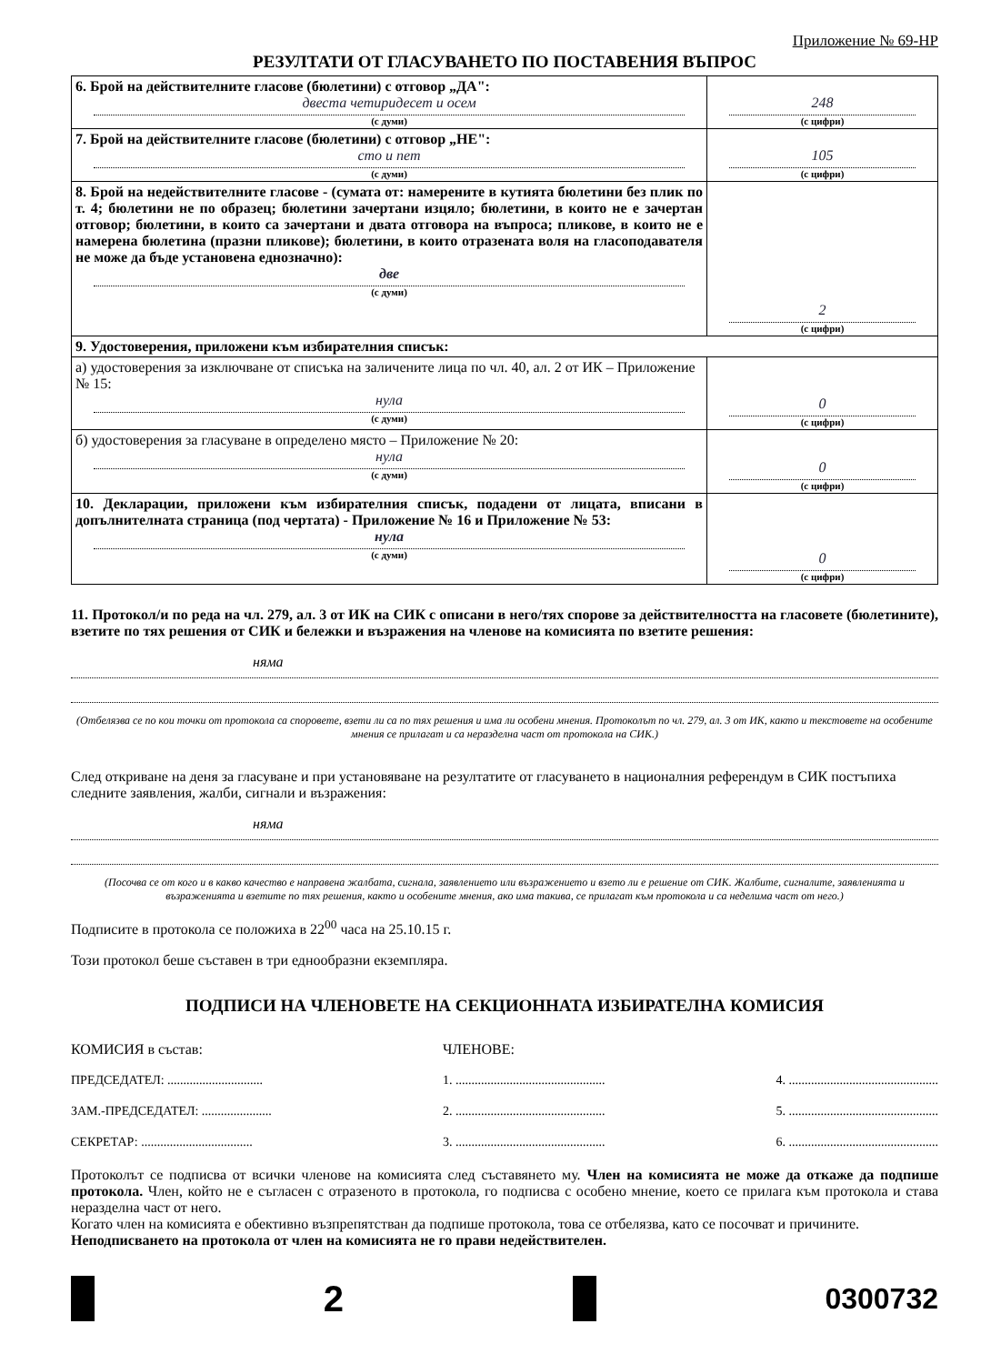Приложение № 69-НР
РЕЗУЛТАТИ ОТ ГЛАСУВАНЕТО ПО ПОСТАВЕНИЯ ВЪПРОС
| 6. Брой на действителните гласове (бюлетини) с отговор „ДА": двеста четиридесет и осем (с думи) | 248 (с цифри) |
| 7. Брой на действителните гласове (бюлетини) с отговор „НЕ": сто и пет (с думи) | 105 (с цифри) |
| 8. Брой на недействителните гласове - (сумата от: намерените в кутията бюлетини без плик по т. 4; бюлетини не по образец; бюлетини зачертани изцяло; бюлетини, в които не е зачертан отговор; бюлетини, в които са зачертани и двата отговора на въпроса; пликове, в които не е намерена бюлетина (празни пликове); бюлетини, в които отразената воля на гласоподавателя не може да бъде установена еднозначно): две (с думи) | 2 (с цифри) |
| 9. Удостоверения, приложени към избирателния списък: | |
| а) удостоверения за изключване от списъка на заличените лица по чл. 40, ал. 2 от ИК – Приложение № 15: нула (с думи) | 0 (с цифри) |
| б) удостоверения за гласуване в определено място – Приложение № 20: нула (с думи) | 0 (с цифри) |
| 10. Декларации, приложени към избирателния списък, подадени от лицата, вписани в допълнителната страница (под чертата) - Приложение № 16 и Приложение № 53: нула (с думи) | 0 (с цифри) |
11. Протокол/и по реда на чл. 279, ал. 3 от ИК на СИК с описани в него/тях спорове за действителността на гласовете (бюлетините), взетите по тях решения от СИК и бележки и възражения на членове на комисията по взетите решения:
няма
(Отбелязва се по кои точки от протокола са споровете, взети ли са по тях решения и има ли особени мнения. Протоколът по чл. 279, ал. 3 от ИК, както и текстовете на особените мнения се прилагат и са неразделна част от протокола на СИК.)
След откриване на деня за гласуване и при установяване на резултатите от гласуването в националния референдум в СИК постъпиха следните заявления, жалби, сигнали и възражения:
няма
(Посочва се от кого и в какво качество е направена жалбата, сигнала, заявлението или възражението и взето ли е решение от СИК. Жалбите, сигналите, заявленията и възраженията и взетите по тях решения, както и особените мнения, ако има такива, се прилагат към протокола и са неделима част от него.)
Подписите в протокола се положиха в 22<sup>00</sup> часа на 25.10.15 г.
Този протокол беше съставен в три еднообразни екземпляра.
ПОДПИСИ НА ЧЛЕНОВЕТЕ НА СЕКЦИОННАТА ИЗБИРАТЕЛНА КОМИСИЯ
КОМИСИЯ в състав:
ПРЕДСЕДАТЕЛ: ..............................
ЗАМ.-ПРЕДСЕДАТЕЛ: ......................
СЕКРЕТАР: ...................................
ЧЛЕНОВЕ:
1. ...............................................
2. ...............................................
3. ...............................................
4. ...............................................
5. ...............................................
6. ...............................................
Протоколът се подписва от всички членове на комисията след съставянето му. Член на комисията не може да откаже да подпише протокола. Член, който не е съгласен с отразеното в протокола, го подписва с особено мнение, което се прилага към протокола и става неразделна част от него.
Когато член на комисията е обективно възпрепятстван да подпише протокола, това се отбелязва, като се посочват и причините.
Неподписването на протокола от член на комисията не го прави недействителен.
2
0300732